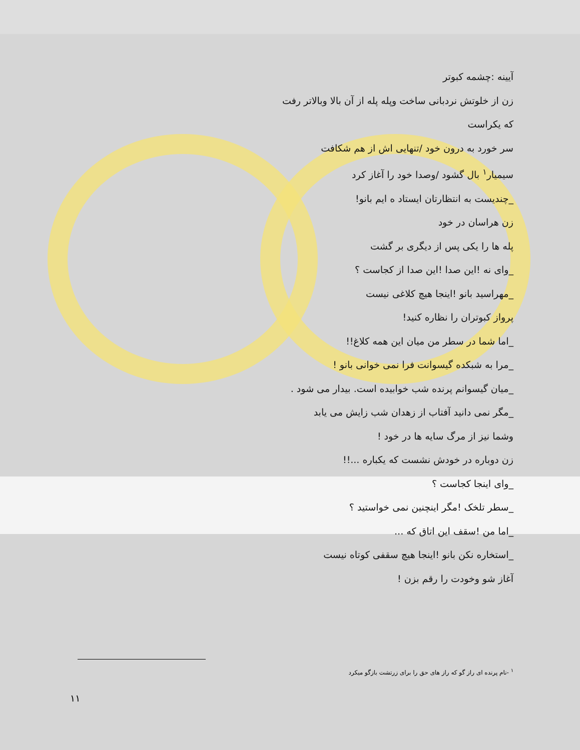آیینه :چشمه کبوتر
زن از خلوتش نردبانی ساخت وپله پله از آن بالا وبالاتر رفت
که یکراست
سر خورد به درون خود /تنهایی اش از هم شکافت
سیمیار<sup>۱</sup> بال گشود /وصدا خود را آغاز کرد
_چندیست به انتظارتان ایستاد ه ایم بانو!
زن هراسان در خود
پله ها را یکی پس از دیگری بر گشت
_وای نه !این صدا !این صدا از کجاست ؟
_مهراسید بانو !اینجا هیچ کلاغی نیست
پرواز کبوتران را نظاره کنید!
_اما شما در سطر من میان این همه کلاغ!!
_مرا به شبکده گیسوانت فرا نمی خوانی بانو !
_میان گیسوانم پرنده شب خوابیده است. بیدار می شود .
_مگر نمی دانید آفتاب از زهدان شب زایش می یابد
وشما نیز از مرگ سایه ها در خود !
زن دوباره در خودش نشست که یکباره ...!!
_وای اینجا کجاست ؟
_سطر تلخک !مگر اینچنین نمی خواستید ؟
_اما من !سقف این اتاق که ...
_استخاره نکن بانو !اینجا هیچ سقفی کوتاه نیست
آغاز شو وخودت را رقم بزن !
<sup>۱</sup> -نام پرنده ای راز گو که راز های حق را برای زرتشت بازگو میکرد
۱۱